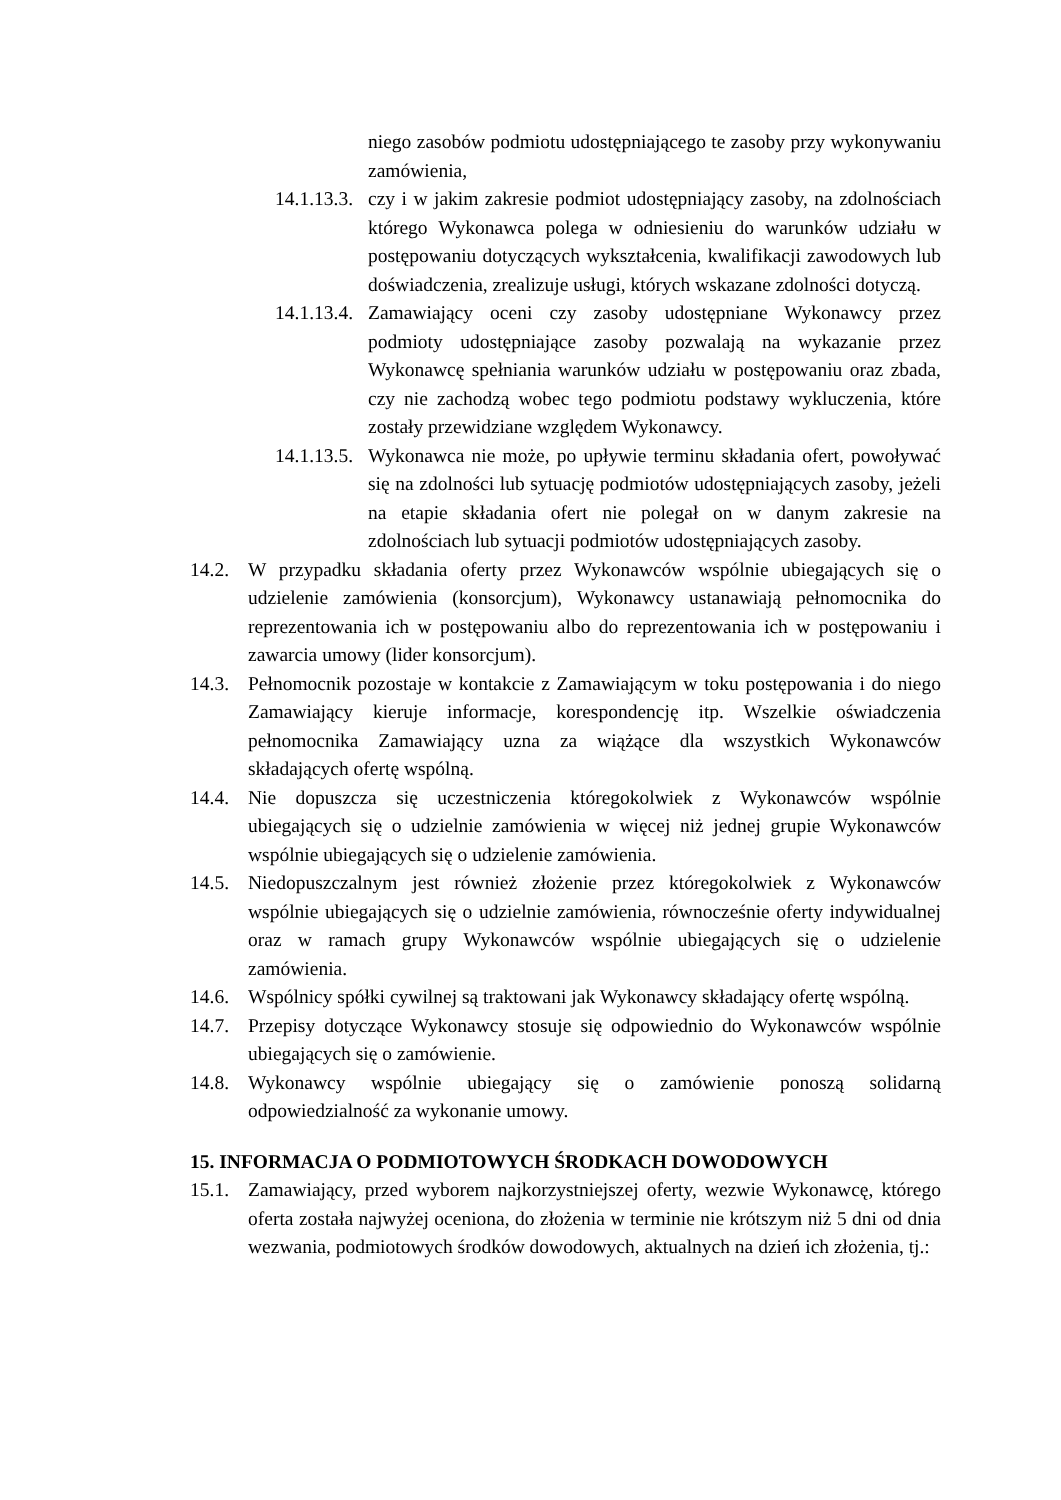niego zasobów podmiotu udostępniającego te zasoby przy wykonywaniu zamówienia,
14.1.13.3. czy i w jakim zakresie podmiot udostępniający zasoby, na zdolnościach którego Wykonawca polega w odniesieniu do warunków udziału w postępowaniu dotyczących wykształcenia, kwalifikacji zawodowych lub doświadczenia, zrealizuje usługi, których wskazane zdolności dotyczą.
14.1.13.4. Zamawiający oceni czy zasoby udostępniane Wykonawcy przez podmioty udostępniające zasoby pozwalają na wykazanie przez Wykonawcę spełniania warunków udziału w postępowaniu oraz zbada, czy nie zachodzą wobec tego podmiotu podstawy wykluczenia, które zostały przewidziane względem Wykonawcy.
14.1.13.5. Wykonawca nie może, po upływie terminu składania ofert, powoływać się na zdolności lub sytuację podmiotów udostępniających zasoby, jeżeli na etapie składania ofert nie polegał on w danym zakresie na zdolnościach lub sytuacji podmiotów udostępniających zasoby.
14.2. W przypadku składania oferty przez Wykonawców wspólnie ubiegających się o udzielenie zamówienia (konsorcjum), Wykonawcy ustanawiają pełnomocnika do reprezentowania ich w postępowaniu albo do reprezentowania ich w postępowaniu i zawarcia umowy (lider konsorcjum).
14.3. Pełnomocnik pozostaje w kontakcie z Zamawiającym w toku postępowania i do niego Zamawiający kieruje informacje, korespondencję itp. Wszelkie oświadczenia pełnomocnika Zamawiający uzna za wiążące dla wszystkich Wykonawców składających ofertę wspólną.
14.4. Nie dopuszcza się uczestniczenia któregokolwiek z Wykonawców wspólnie ubiegających się o udzielnie zamówienia w więcej niż jednej grupie Wykonawców wspólnie ubiegających się o udzielenie zamówienia.
14.5. Niedopuszczalnym jest również złożenie przez któregokolwiek z Wykonawców wspólnie ubiegających się o udzielnie zamówienia, równocześnie oferty indywidualnej oraz w ramach grupy Wykonawców wspólnie ubiegających się o udzielenie zamówienia.
14.6. Wspólnicy spółki cywilnej są traktowani jak Wykonawcy składający ofertę wspólną.
14.7. Przepisy dotyczące Wykonawcy stosuje się odpowiednio do Wykonawców wspólnie ubiegających się o zamówienie.
14.8. Wykonawcy wspólnie ubiegający się o zamówienie ponoszą solidarną odpowiedzialność za wykonanie umowy.
15. INFORMACJA O PODMIOTOWYCH ŚRODKACH DOWODOWYCH
15.1. Zamawiający, przed wyborem najkorzystniejszej oferty, wezwie Wykonawcę, którego oferta została najwyżej oceniona, do złożenia w terminie nie krótszym niż 5 dni od dnia wezwania, podmiotowych środków dowodowych, aktualnych na dzień ich złożenia, tj.: